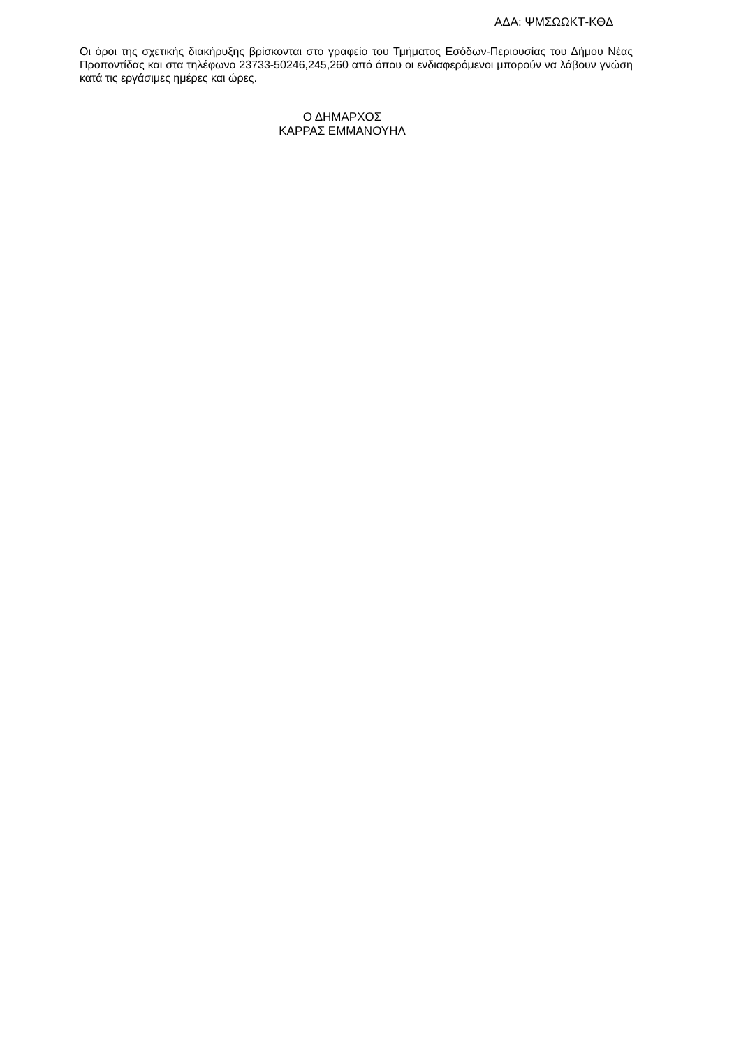ΑΔΑ: ΨΜΣΩΩΚΤ-ΚΘΔ
Οι όροι της σχετικής διακήρυξης βρίσκονται στο γραφείο του Τμήματος Εσόδων-Περιουσίας του Δήμου Νέας Προποντίδας και στα τηλέφωνο 23733-50246,245,260 από όπου οι ενδιαφερόμενοι μπορούν να λάβουν γνώση κατά τις εργάσιμες ημέρες και ώρες.
Ο ΔΗΜΑΡΧΟΣ
ΚΑΡΡΑΣ ΕΜΜΑΝΟΥΗΛ